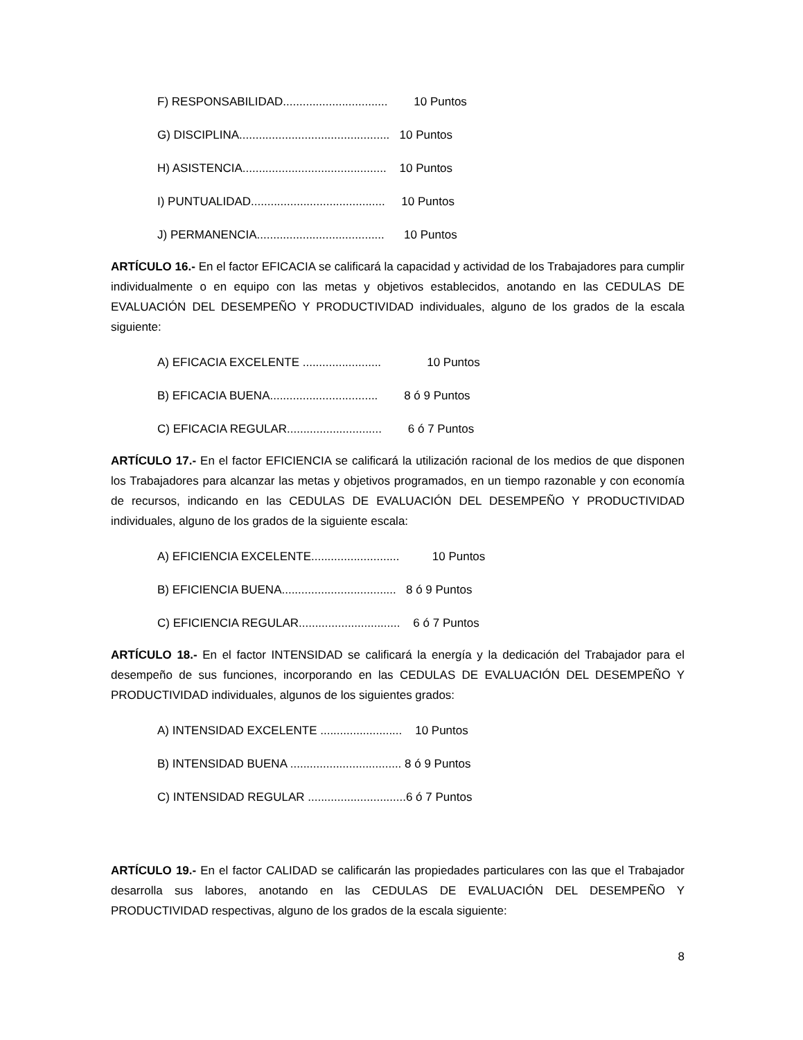F) RESPONSABILIDAD................................ 10 Puntos
G) DISCIPLINA.............................................. 10 Puntos
H) ASISTENCIA............................................ 10 Puntos
I) PUNTUALIDAD......................................... 10 Puntos
J) PERMANENCIA....................................... 10 Puntos
ARTÍCULO 16.- En el factor EFICACIA se calificará la capacidad y actividad de los Trabajadores para cumplir individualmente o en equipo con las metas y objetivos establecidos, anotando en las CEDULAS DE EVALUACIÓN DEL DESEMPEÑO Y PRODUCTIVIDAD individuales, alguno de los grados de la escala siguiente:
A) EFICACIA EXCELENTE ........................ 10 Puntos
B) EFICACIA BUENA................................. 8 ó 9 Puntos
C) EFICACIA REGULAR............................. 6 ó 7 Puntos
ARTÍCULO 17.- En el factor EFICIENCIA se calificará la utilización racional de los medios de que disponen los Trabajadores para alcanzar las metas y objetivos programados, en un tiempo razonable y con economía de recursos, indicando en las CEDULAS DE EVALUACIÓN DEL DESEMPEÑO Y PRODUCTIVIDAD individuales, alguno de los grados de la siguiente escala:
A) EFICIENCIA EXCELENTE........................... 10 Puntos
B) EFICIENCIA BUENA................................... 8 ó 9 Puntos
C) EFICIENCIA REGULAR............................... 6 ó 7 Puntos
ARTÍCULO 18.- En el factor INTENSIDAD se calificará la energía y la dedicación del Trabajador para el desempeño de sus funciones, incorporando en las CEDULAS DE EVALUACIÓN DEL DESEMPEÑO Y PRODUCTIVIDAD individuales, algunos de los siguientes grados:
A) INTENSIDAD EXCELENTE ......................... 10 Puntos
B) INTENSIDAD BUENA .................................. 8 ó 9 Puntos
C) INTENSIDAD REGULAR ..............................6 ó 7 Puntos
ARTÍCULO 19.- En el factor CALIDAD se calificarán las propiedades particulares con las que el Trabajador desarrolla sus labores, anotando en las CEDULAS DE EVALUACIÓN DEL DESEMPEÑO Y PRODUCTIVIDAD respectivas, alguno de los grados de la escala siguiente:
8